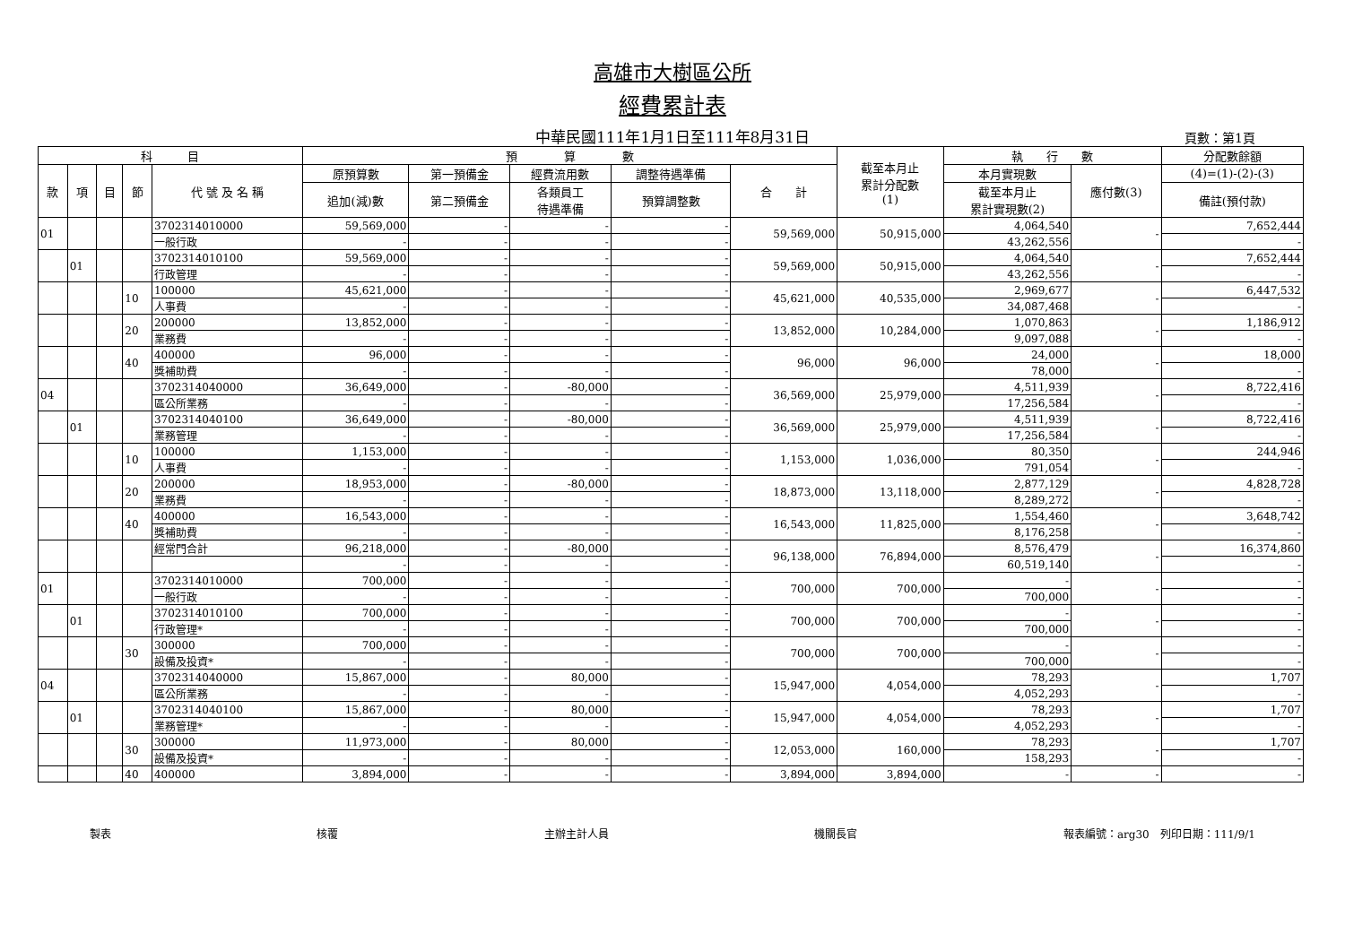高雄市大樹區公所
經費累計表
中華民國111年1月1日至111年8月31日 頁數：第1頁
| 科 目 | | | | | 預 算 數 | | | | | 截至本月止 累計分配數 (1) | 執 行 數 | | 分配數餘額 |
| --- | --- | --- | --- | --- | --- | --- | --- | --- | --- | --- | --- | --- | --- |
| 款 | 項 | 目 | 節 | 代 號 及 名 稱 | 原預算數 | 第一預備金 | 經費流用數 | 調整待遇準備 | 合 計 | | 本月實現數 | 應付數(3) | (4)=(1)-(2)-(3) |
| | | | | | 追加(減)數 | 第二預備金 | 各類員工 待遇準備 | 預算調整數 | | | 截至本月止 累計實現數(2) | | 備註(預付款) |
| 01 | | | | 3702314010000 | 59,569,000 | - | - | - | 59,569,000 | 50,915,000 | 4,064,540 | - | 7,652,444 |
| | | | | 一般行政 | - | - | - | - | | | 43,262,556 | | - |
| | 01 | | | 3702314010100 | 59,569,000 | - | - | - | 59,569,000 | 50,915,000 | 4,064,540 | - | 7,652,444 |
| | | | | 行政管理 | - | - | - | - | | | 43,262,556 | | - |
| | | | 10 | 100000 | 45,621,000 | - | - | - | 45,621,000 | 40,535,000 | 2,969,677 | - | 6,447,532 |
| | | | | 人事費 | - | - | - | - | | | 34,087,468 | | - |
| | | | 20 | 200000 | 13,852,000 | - | - | - | 13,852,000 | 10,284,000 | 1,070,863 | - | 1,186,912 |
| | | | | 業務費 | - | - | - | - | | | 9,097,088 | | - |
| | | | 40 | 400000 | 96,000 | - | - | - | 96,000 | 96,000 | 24,000 | - | 18,000 |
| | | | | 獎補助費 | - | - | - | - | | | 78,000 | | - |
| 04 | | | | 3702314040000 | 36,649,000 | - | -80,000 | - | 36,569,000 | 25,979,000 | 4,511,939 | - | 8,722,416 |
| | | | | 區公所業務 | - | - | - | - | | | 17,256,584 | | - |
| | 01 | | | 3702314040100 | 36,649,000 | - | -80,000 | - | 36,569,000 | 25,979,000 | 4,511,939 | - | 8,722,416 |
| | | | | 業務管理 | - | - | - | - | | | 17,256,584 | | - |
| | | | 10 | 100000 | 1,153,000 | - | - | - | 1,153,000 | 1,036,000 | 80,350 | - | 244,946 |
| | | | | 人事費 | - | - | - | - | | | 791,054 | | - |
| | | | 20 | 200000 | 18,953,000 | - | -80,000 | - | 18,873,000 | 13,118,000 | 2,877,129 | - | 4,828,728 |
| | | | | 業務費 | - | - | - | - | | | 8,289,272 | | - |
| | | | 40 | 400000 | 16,543,000 | - | - | - | 16,543,000 | 11,825,000 | 1,554,460 | - | 3,648,742 |
| | | | | 獎補助費 | - | - | - | - | | | 8,176,258 | | - |
| | | | | 經常門合計 | 96,218,000 | - | -80,000 | - | 96,138,000 | 76,894,000 | 8,576,479 | - | 16,374,860 |
| | | | | | - | - | - | - | | | 60,519,140 | | - |
| 01 | | | | 3702314010000 | 700,000 | - | - | - | 700,000 | 700,000 | - | - | - |
| | | | | 一般行政 | - | - | - | - | | | 700,000 | | - |
| | 01 | | | 3702314010100 | 700,000 | - | - | - | 700,000 | 700,000 | - | - | - |
| | | | | 行政管理* | - | - | - | - | | | 700,000 | | - |
| | | | 30 | 300000 | 700,000 | - | - | - | 700,000 | 700,000 | - | - | - |
| | | | | 設備及投資* | - | - | - | - | | | 700,000 | | - |
| 04 | | | | 3702314040000 | 15,867,000 | - | 80,000 | - | 15,947,000 | 4,054,000 | 78,293 | - | 1,707 |
| | | | | 區公所業務 | - | - | - | - | | | 4,052,293 | | - |
| | 01 | | | 3702314040100 | 15,867,000 | - | 80,000 | - | 15,947,000 | 4,054,000 | 78,293 | - | 1,707 |
| | | | | 業務管理* | - | - | - | - | | | 4,052,293 | | - |
| | | | 30 | 300000 | 11,973,000 | - | 80,000 | - | 12,053,000 | 160,000 | 78,293 | - | 1,707 |
| | | | | 設備及投資* | - | - | - | - | | | 158,293 | | - |
| | | | 40 | 400000 | 3,894,000 | - | - | - | 3,894,000 | 3,894,000 | - | - | - |
製表 核覆 主辦主計人員 機關長官 報表編號：arg30　列印日期：111/9/1